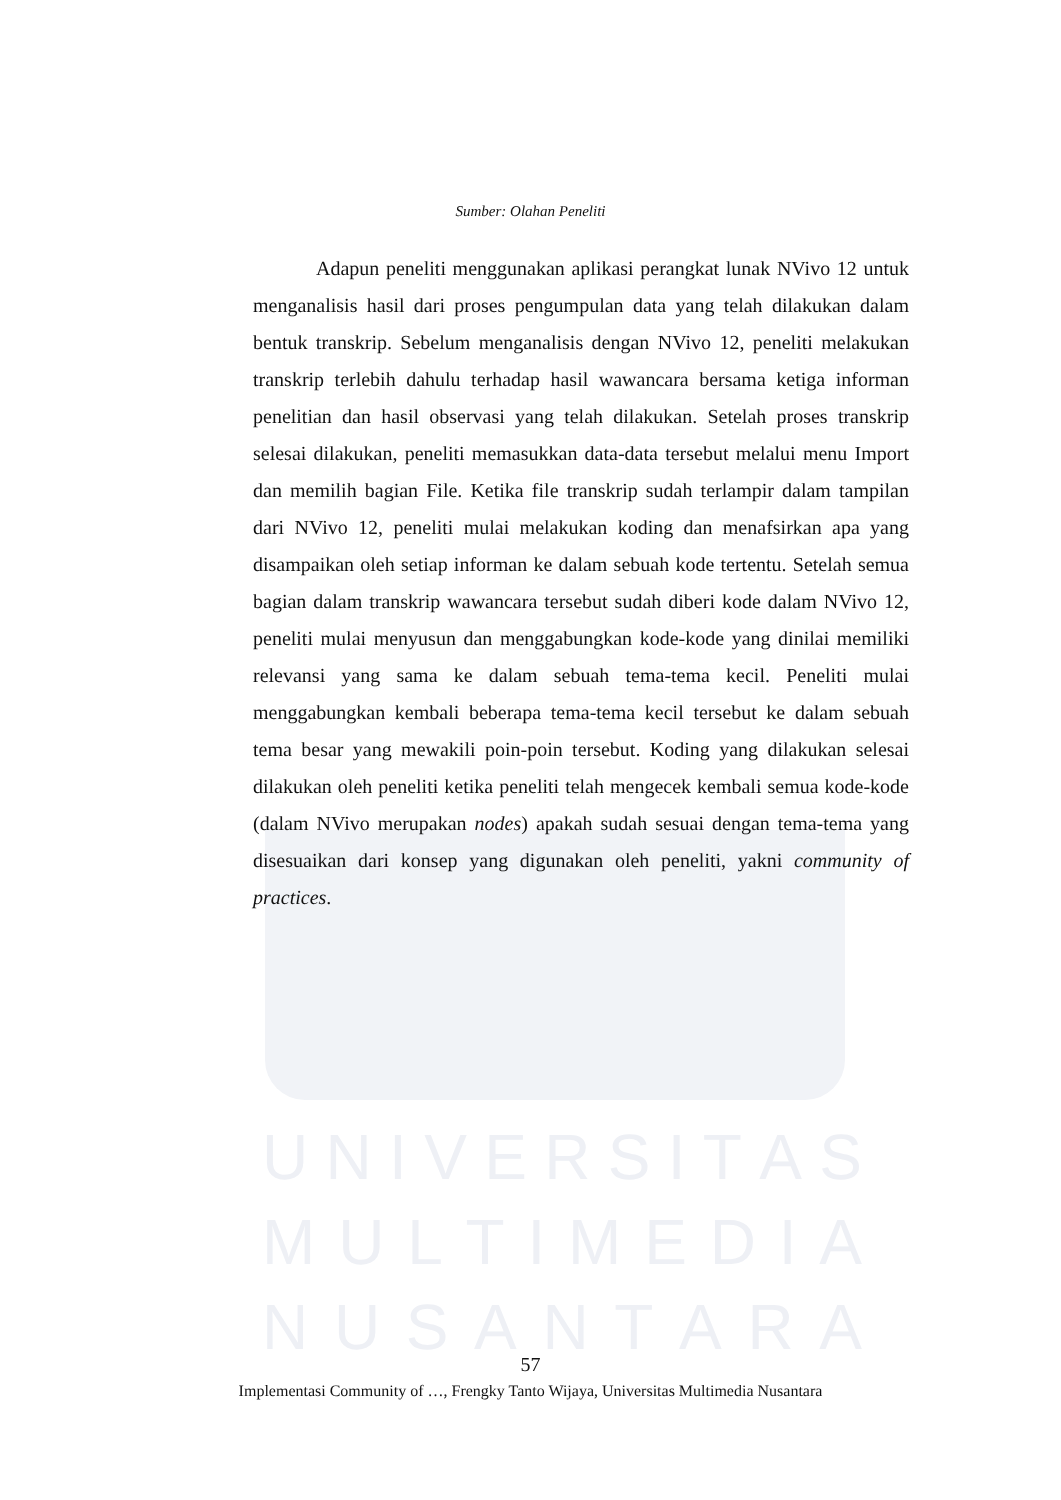UNIVERSITAS
MULTIMEDIA
NUSANTARA
Sumber: Olahan Peneliti
Adapun peneliti menggunakan aplikasi perangkat lunak NVivo 12 untuk menganalisis hasil dari proses pengumpulan data yang telah dilakukan dalam bentuk transkrip. Sebelum menganalisis dengan NVivo 12, peneliti melakukan transkrip terlebih dahulu terhadap hasil wawancara bersama ketiga informan penelitian dan hasil observasi yang telah dilakukan. Setelah proses transkrip selesai dilakukan, peneliti memasukkan data-data tersebut melalui menu Import dan memilih bagian File. Ketika file transkrip sudah terlampir dalam tampilan dari NVivo 12, peneliti mulai melakukan koding dan menafsirkan apa yang disampaikan oleh setiap informan ke dalam sebuah kode tertentu. Setelah semua bagian dalam transkrip wawancara tersebut sudah diberi kode dalam NVivo 12, peneliti mulai menyusun dan menggabungkan kode-kode yang dinilai memiliki relevansi yang sama ke dalam sebuah tema-tema kecil. Peneliti mulai menggabungkan kembali beberapa tema-tema kecil tersebut ke dalam sebuah tema besar yang mewakili poin-poin tersebut. Koding yang dilakukan selesai dilakukan oleh peneliti ketika peneliti telah mengecek kembali semua kode-kode (dalam NVivo merupakan nodes) apakah sudah sesuai dengan tema-tema yang disesuaikan dari konsep yang digunakan oleh peneliti, yakni community of practices.
57
Implementasi Community of …, Frengky Tanto Wijaya, Universitas Multimedia Nusantara